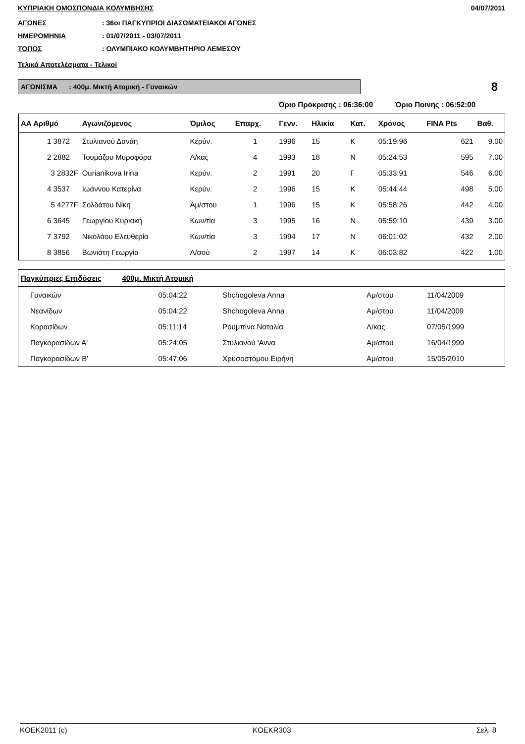ΚΥΠΡΙΑΚΗ ΟΜΟΣΠΟΝΔΙΑ ΚΟΛΥΜΒΗΣΗΣ 04/07/2011
ΑΓΩΝΕΣ: 36οι ΠΑΓΚΥΠΡΙΟΙ ΔΙΑΣΩΜΑΤΕΙΑΚΟΙ ΑΓΩΝΕΣ
ΗΜΕΡΟΜΗΝΙΑ: 01/07/2011 - 03/07/2011
ΤΟΠΟΣ: ΟΛΥΜΠΙΑΚΟ ΚΟΛΥΜΒΗΤΗΡΙΟ ΛΕΜΕΣΟΥ
Τελικά Αποτελέσματα - Τελικοί
ΑΓΩΝΙΣΜΑ : 400μ. Μικτή Ατομική - Γυναικών
8
Όριο Πρόκρισης : 06:36:00 Όριο Ποινής : 06:52:00
| ΑΑ Αριθμό | Αγωνιζόμενος | Όμιλος | Επαρχ. | Γενν. | Ηλικία | Κατ. | Χρόνος | FINA Pts | Βαθ. |
| --- | --- | --- | --- | --- | --- | --- | --- | --- | --- |
| 1 3872 | Στυλιανού Δανάη | Κερύν. | 1 | 1996 | 15 | Κ | 05:19:96 | 621 | 9.00 |
| 2 2882 | Τουμάζου Μυροφόρα | Λ/κας | 4 | 1993 | 18 | Ν | 05:24:53 | 595 | 7.00 |
| 3 2832F | Ourianikova Irina | Κερύν. | 2 | 1991 | 20 | Γ | 05:33:91 | 546 | 6.00 |
| 4 3537 | Ιωάννου Κατερίνα | Κερύν. | 2 | 1996 | 15 | Κ | 05:44:44 | 498 | 5.00 |
| 5 4277F | Σολδάτου Νίκη | Αμ/στου | 1 | 1996 | 15 | Κ | 05:58:26 | 442 | 4.00 |
| 6 3645 | Γεωργίου Κυριακή | Κων/τία | 3 | 1995 | 16 | Ν | 05:59:10 | 439 | 3.00 |
| 7 3792 | Νικολάου Ελευθερία | Κων/τία | 3 | 1994 | 17 | Ν | 06:01:02 | 432 | 2.00 |
| 8 3856 | Βωνιάτη Γεωργία | Λ/σού | 2 | 1997 | 14 | Κ | 06:03:82 | 422 | 1.00 |
| Παγκύπριες Επιδόσεις 400μ. Μικτή Ατομική | | | | |
| --- | --- | --- | --- | --- |
| Γυναικών | 05:04:22 | Shchogoleva Anna | Αμ/στου | 11/04/2009 |
| Νεανίδων | 05:04:22 | Shchogoleva Anna | Αμ/στου | 11/04/2009 |
| Κορασίδων | 05:11:14 | Ρουμπίνα Ναταλία | Λ/κας | 07/05/1999 |
| Παγκορασίδων Α' | 05:24:05 | Στυλιανού 'Αννα | Αμ/στου | 16/04/1999 |
| Παγκορασίδων Β' | 05:47:06 | Χρυσοστόμου Ειρήνη | Αμ/στου | 15/05/2010 |
KOEK2011 (c) KOEKR303 Σελ. 8